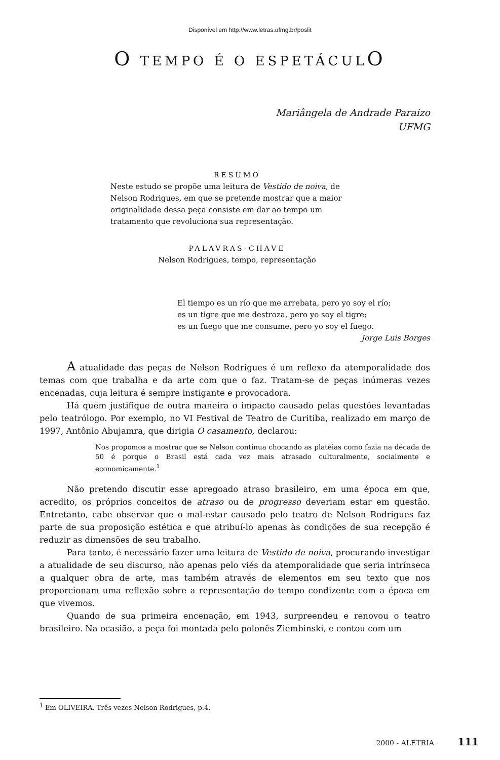Disponível em http://www.letras.ufmg.br/poslit
O TEMPO É O ESPETÁCULO
Mariângela de Andrade Paraizo
UFMG
RESUMO
Neste estudo se propõe uma leitura de Vestido de noiva, de Nelson Rodrigues, em que se pretende mostrar que a maior originalidade dessa peça consiste em dar ao tempo um tratamento que revoluciona sua representação.
PALAVRAS-CHAVE
Nelson Rodrigues, tempo, representação
El tiempo es un río que me arrebata, pero yo soy el río;
es un tigre que me destroza, pero yo soy el tigre;
es un fuego que me consume, pero yo soy el fuego.
Jorge Luis Borges
A atualidade das peças de Nelson Rodrigues é um reflexo da atemporalidade dos temas com que trabalha e da arte com que o faz. Tratam-se de peças inúmeras vezes encenadas, cuja leitura é sempre instigante e provocadora.
Há quem justifique de outra maneira o impacto causado pelas questões levantadas pelo teatrólogo. Por exemplo, no VI Festival de Teatro de Curitiba, realizado em março de 1997, Antônio Abujamra, que dirigia O casamento, declarou:
Nos propomos a mostrar que se Nelson continua chocando as platéias como fazia na década de 50 é porque o Brasil está cada vez mais atrasado culturalmente, socialmente e economicamente.<sup>1</sup>
Não pretendo discutir esse apregoado atraso brasileiro, em uma época em que, acredito, os próprios conceitos de atraso ou de progresso deveriam estar em questão. Entretanto, cabe observar que o mal-estar causado pelo teatro de Nelson Rodrigues faz parte de sua proposição estética e que atribuí-lo apenas às condições de sua recepção é reduzir as dimensões de seu trabalho.
Para tanto, é necessário fazer uma leitura de Vestido de noiva, procurando investigar a atualidade de seu discurso, não apenas pelo viés da atemporalidade que seria intrínseca a qualquer obra de arte, mas também através de elementos em seu texto que nos proporcionam uma reflexão sobre a representação do tempo condizente com a época em que vivemos.
Quando de sua primeira encenação, em 1943, surpreendeu e renovou o teatro brasileiro. Na ocasião, a peça foi montada pelo polonês Ziembinski, e contou com um
<sup>1</sup> Em OLIVEIRA. Três vezes Nelson Rodrigues, p.4.
2000 - ALETRIA 111